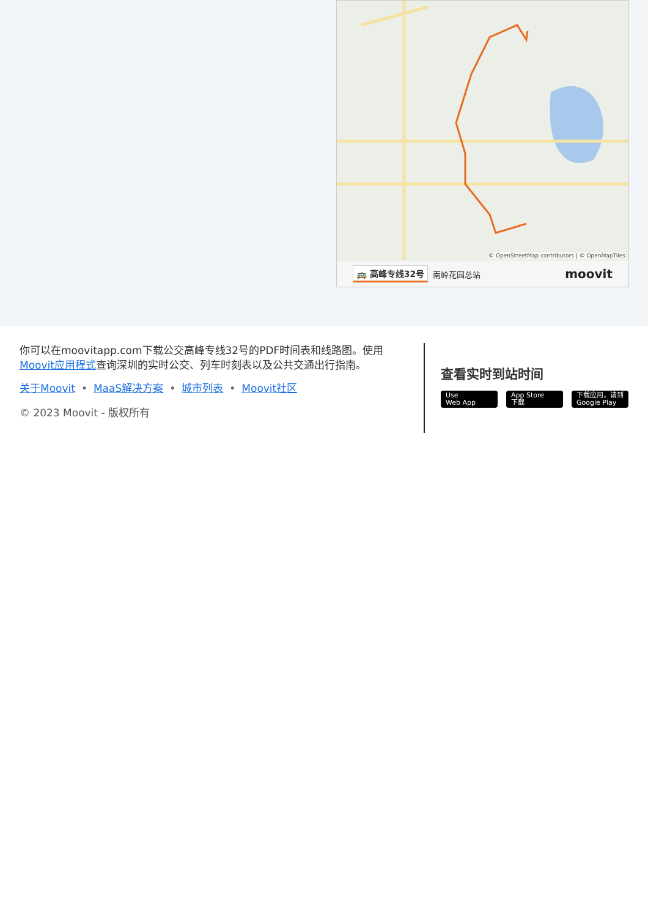© OpenStreetMap contributors | © OpenMapTiles
🚌 高峰专线32号 南岭花园总站 moovit
你可以在moovitapp.com下载公交高峰专线32号的PDF时间表和线路图。使用Moovit应用程式查询深圳的实时公交、列车时刻表以及公共交通出行指南。
关于Moovit • MaaS解决方案 • 城市列表 • Moovit社区
© 2023 Moovit - 版权所有
查看实时到站时间
Use
Web App
App Store
下载
下载应用，请到
Google Play